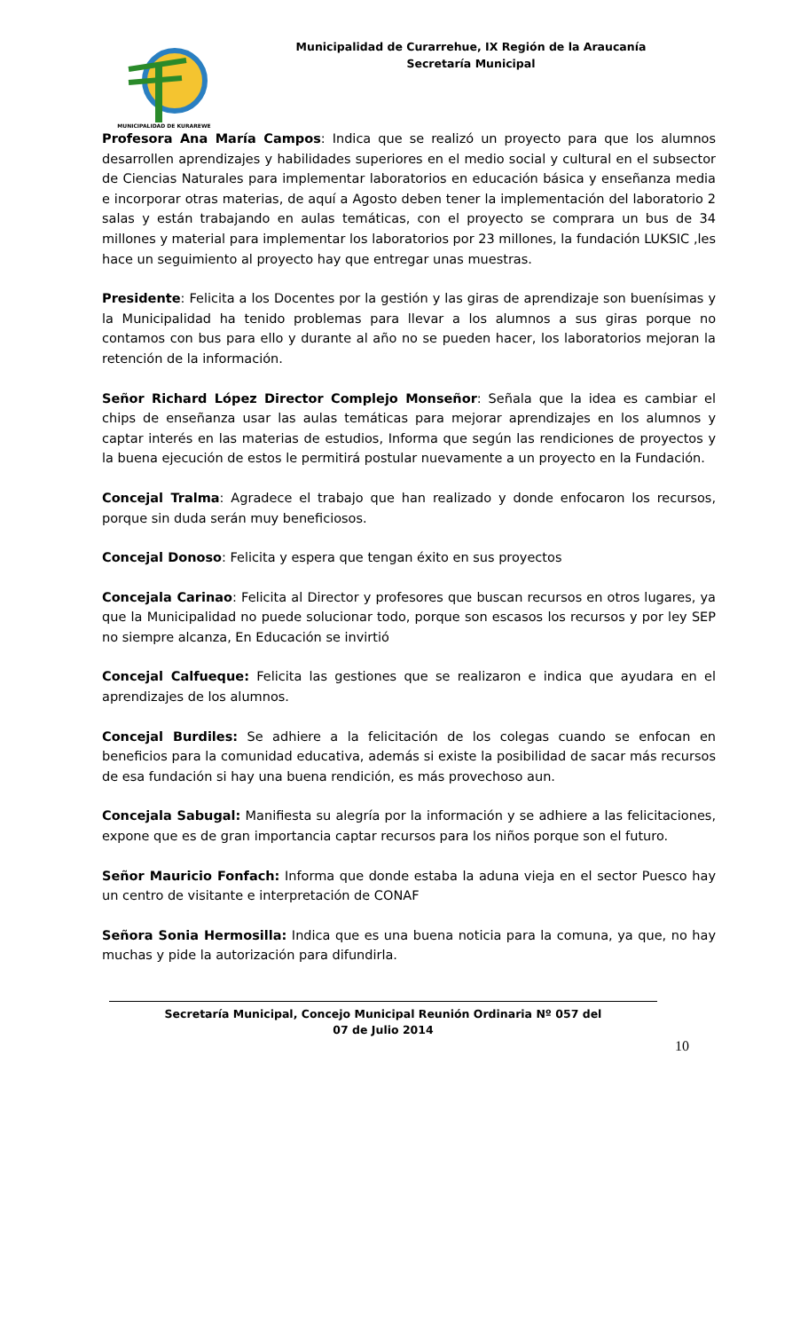MUNICIPALIDAD DE KURAREWE
Municipalidad de Curarrehue, IX Región de la Araucanía
Secretaría Municipal
Profesora Ana María Campos: Indica que se realizó un proyecto para que los alumnos desarrollen aprendizajes y habilidades superiores en el medio social y cultural en el subsector de Ciencias Naturales para implementar laboratorios en educación básica y enseñanza media e incorporar otras materias, de aquí a Agosto deben tener la implementación del laboratorio 2 salas y están trabajando en aulas temáticas, con el proyecto se comprara un bus de 34 millones y material para implementar los laboratorios por 23 millones, la fundación LUKSIC ,les hace un seguimiento al proyecto hay que entregar unas muestras.
Presidente: Felicita a los Docentes por la gestión y las giras de aprendizaje son buenísimas y la Municipalidad ha tenido problemas para llevar a los alumnos a sus giras porque no contamos con bus para ello y durante al año no se pueden hacer, los laboratorios mejoran la retención de la información.
Señor Richard López Director Complejo Monseñor: Señala que la idea es cambiar el chips de enseñanza usar las aulas temáticas para mejorar aprendizajes en los alumnos y captar interés en las materias de estudios, Informa que según las rendiciones de proyectos y la buena ejecución de estos le permitirá postular nuevamente a un proyecto en la Fundación.
Concejal Tralma: Agradece el trabajo que han realizado y donde enfocaron los recursos, porque sin duda serán muy beneficiosos.
Concejal Donoso: Felicita y espera que tengan éxito en sus proyectos
Concejala Carinao: Felicita al Director y profesores que buscan recursos en otros lugares, ya que la Municipalidad no puede solucionar todo, porque son escasos los recursos y por ley SEP no siempre alcanza, En Educación se invirtió
Concejal Calfueque: Felicita las gestiones que se realizaron e indica que ayudara en el aprendizajes de los alumnos.
Concejal Burdiles: Se adhiere a la felicitación de los colegas cuando se enfocan en beneficios para la comunidad educativa, además si existe la posibilidad de sacar más recursos de esa fundación si hay una buena rendición, es más provechoso aun.
Concejala Sabugal: Manifiesta su alegría por la información y se adhiere a las felicitaciones, expone que es de gran importancia captar recursos para los niños porque son el futuro.
Señor Mauricio Fonfach: Informa que donde estaba la aduna vieja en el sector Puesco hay un centro de visitante e interpretación de CONAF
Señora Sonia Hermosilla: Indica que es una buena noticia para la comuna, ya que, no hay muchas y pide la autorización para difundirla.
Secretaría Municipal, Concejo Municipal Reunión Ordinaria Nº 057 del
07 de Julio 2014
10